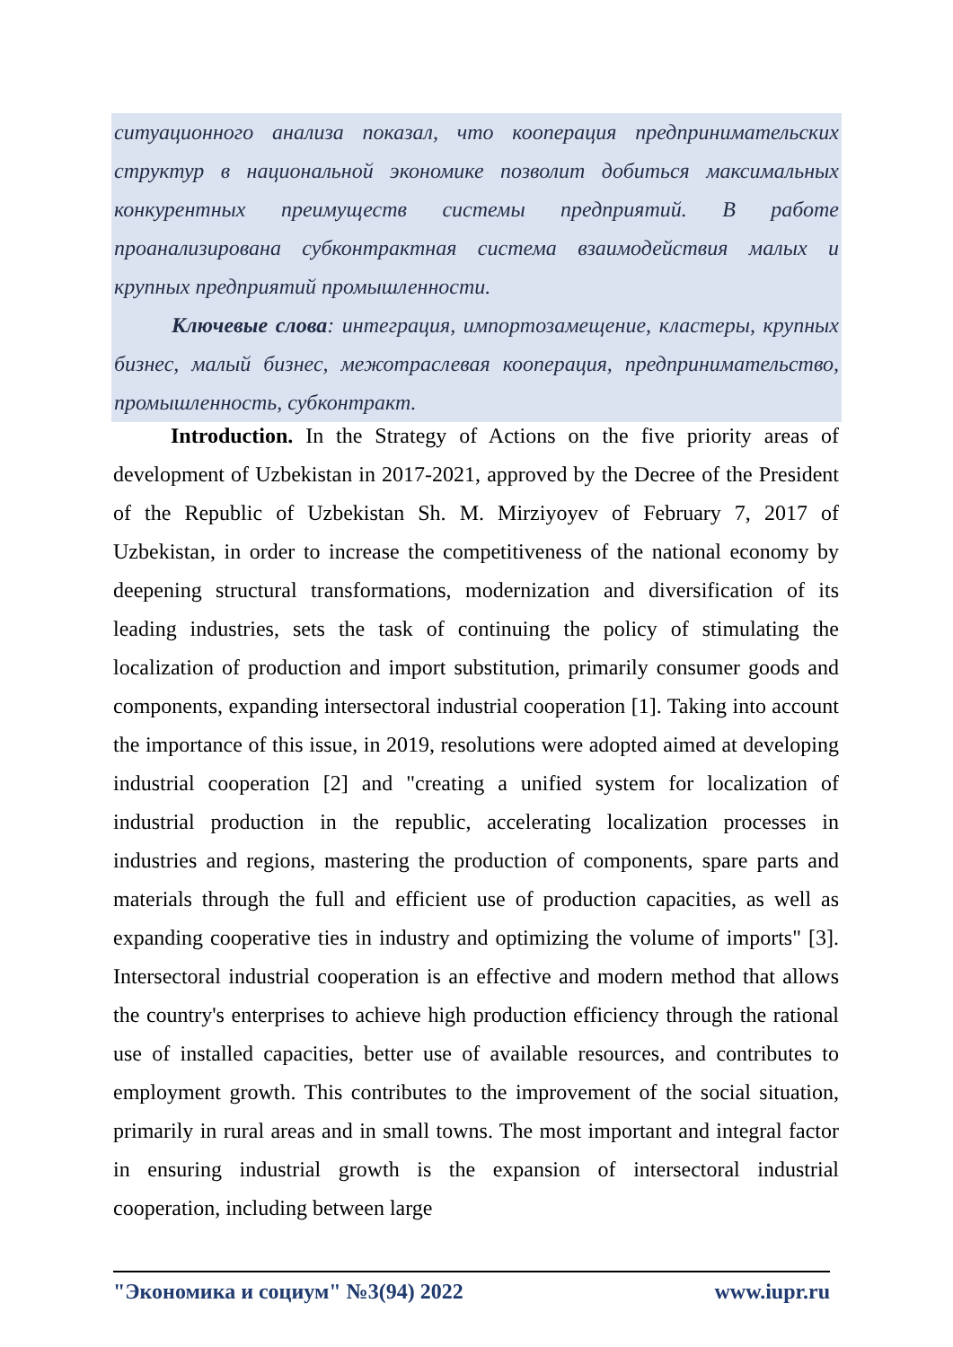ситуационного анализа показал, что кооперация предпринимательских структур в национальной экономике позволит добиться максимальных конкурентных преимуществ системы предприятий. В работе проанализирована субконтрактная система взаимодействия малых и крупных предприятий промышленности.
Ключевые слова: интеграция, импортозамещение, кластеры, крупных бизнес, малый бизнес, межотраслевая кооперация, предпринимательство, промышленность, субконтракт.
Introduction. In the Strategy of Actions on the five priority areas of development of Uzbekistan in 2017-2021, approved by the Decree of the President of the Republic of Uzbekistan Sh. M. Mirziyoyev of February 7, 2017 of Uzbekistan, in order to increase the competitiveness of the national economy by deepening structural transformations, modernization and diversification of its leading industries, sets the task of continuing the policy of stimulating the localization of production and import substitution, primarily consumer goods and components, expanding intersectoral industrial cooperation [1]. Taking into account the importance of this issue, in 2019, resolutions were adopted aimed at developing industrial cooperation [2] and "creating a unified system for localization of industrial production in the republic, accelerating localization processes in industries and regions, mastering the production of components, spare parts and materials through the full and efficient use of production capacities, as well as expanding cooperative ties in industry and optimizing the volume of imports" [3]. Intersectoral industrial cooperation is an effective and modern method that allows the country's enterprises to achieve high production efficiency through the rational use of installed capacities, better use of available resources, and contributes to employment growth. This contributes to the improvement of the social situation, primarily in rural areas and in small towns. The most important and integral factor in ensuring industrial growth is the expansion of intersectoral industrial cooperation, including between large
"Экономика и социум" №3(94) 2022 www.iupr.ru